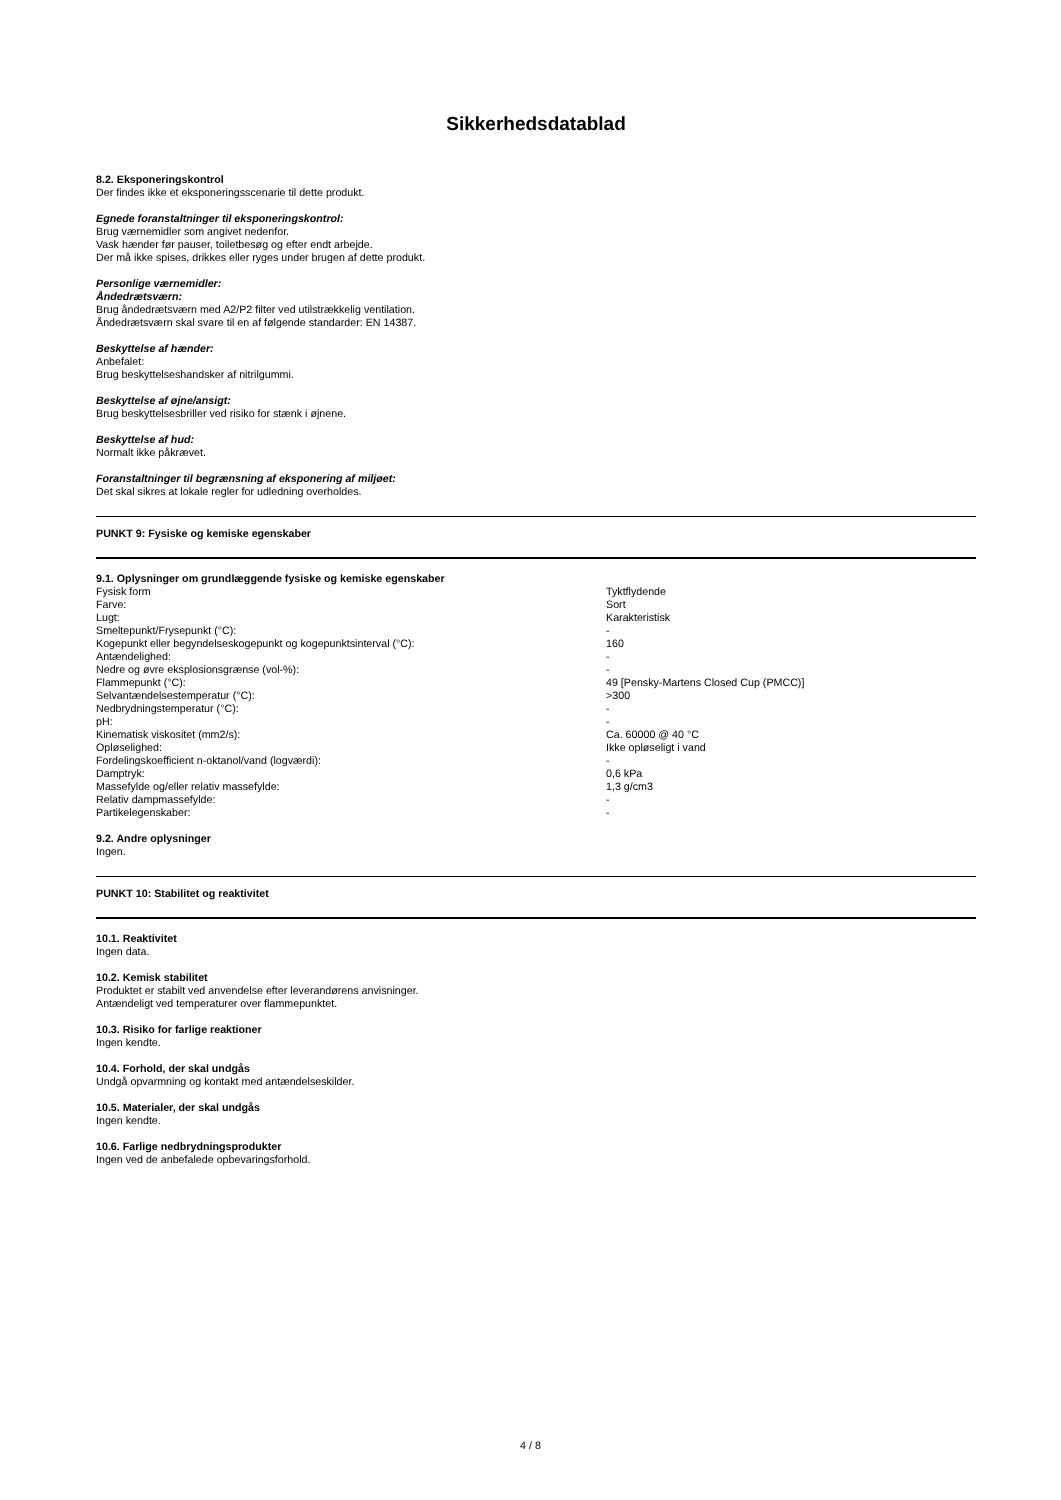Sikkerhedsdatablad
8.2. Eksponeringskontrol
Der findes ikke et eksponeringsscenarie til dette produkt.
Egnede foranstaltninger til eksponeringskontrol:
Brug værnemidler som angivet nedenfor.
Vask hænder før pauser, toiletbesøg og efter endt arbejde.
Der må ikke spises, drikkes eller ryges under brugen af dette produkt.
Personlige værnemidler:
Åndedrætsværn:
Brug åndedrætsværn med A2/P2 filter ved utilstrækkelig ventilation.
Åndedrætsværn skal svare til en af følgende standarder: EN 14387.
Beskyttelse af hænder:
Anbefalet:
Brug beskyttelseshandsker af nitrilgummi.
Beskyttelse af øjne/ansigt:
Brug beskyttelsesbriller ved risiko for stænk i øjnene.
Beskyttelse af hud:
Normalt ikke påkrævet.
Foranstaltninger til begrænsning af eksponering af miljøet:
Det skal sikres at lokale regler for udledning overholdes.
PUNKT 9: Fysiske og kemiske egenskaber
9.1. Oplysninger om grundlæggende fysiske og kemiske egenskaber
| Fysisk form | Tyktflydende |
| Farve: | Sort |
| Lugt: | Karakteristisk |
| Smeltepunkt/Frysepunkt (°C): | - |
| Kogepunkt eller begyndelseskogepunkt og kogepunktsinterval (°C): | 160 |
| Antændelighed: | - |
| Nedre og øvre eksplosionsgrænse (vol-%): | - |
| Flammepunkt (°C): | 49 [Pensky-Martens Closed Cup (PMCC)] |
| Selvantændelsestemperatur (°C): | >300 |
| Nedbrydningstemperatur (°C): | - |
| pH: | - |
| Kinematisk viskositet (mm2/s): | Ca. 60000 @ 40 °C |
| Opløselighed: | Ikke opløseligt i vand |
| Fordelingskoefficient n-oktanol/vand (logværdi): | - |
| Damptryk: | 0,6 kPa |
| Massefylde og/eller relativ massefylde: | 1,3 g/cm3 |
| Relativ dampmassefylde: | - |
| Partikelegenskaber: | - |
9.2. Andre oplysninger
Ingen.
PUNKT 10: Stabilitet og reaktivitet
10.1. Reaktivitet
Ingen data.
10.2. Kemisk stabilitet
Produktet er stabilt ved anvendelse efter leverandørens anvisninger.
Antændeligt ved temperaturer over flammepunktet.
10.3. Risiko for farlige reaktioner
Ingen kendte.
10.4. Forhold, der skal undgås
Undgå opvarmning og kontakt med antændelseskilder.
10.5. Materialer, der skal undgås
Ingen kendte.
10.6. Farlige nedbrydningsprodukter
Ingen ved de anbefalede opbevaringsforhold.
4 / 8